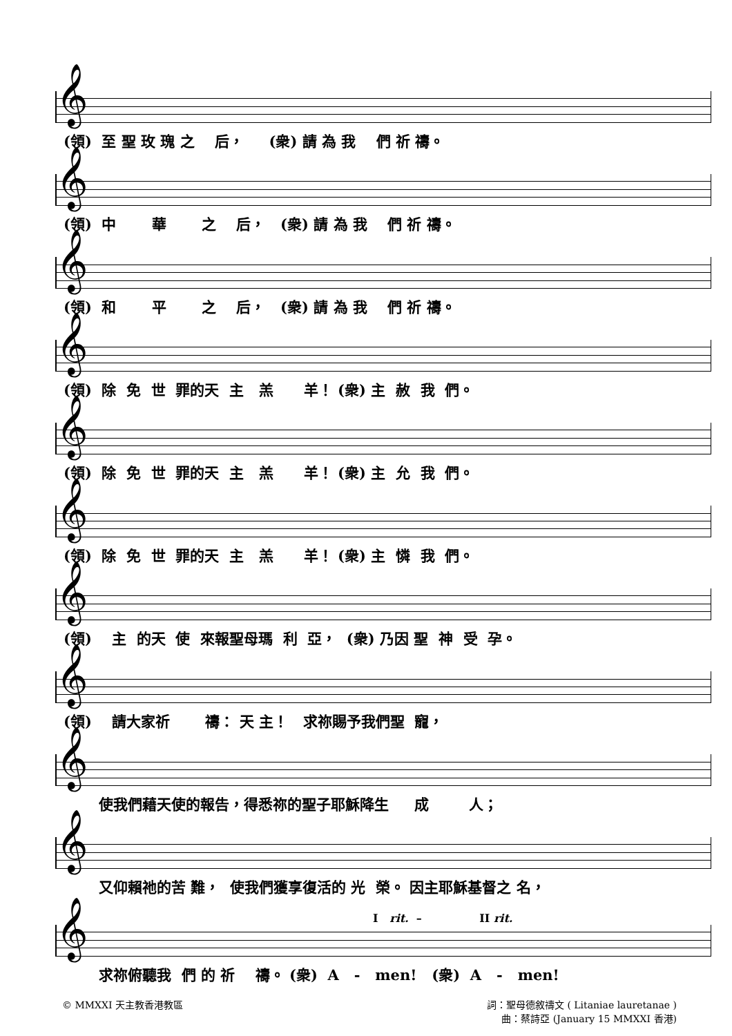𝄞
(領) 至 聖 玫 瑰 之 后， (衆) 請 為 我 們 祈 禱。
𝄞
(領) 中 華 之 后， (衆) 請 為 我 們 祈 禱。
𝄞
(領) 和 平 之 后， (衆) 請 為 我 們 祈 禱。
𝄞
(領) 除 免 世 罪的天 主 羔 羊！ (衆) 主 赦 我 們。
𝄞
(領) 除 免 世 罪的天 主 羔 羊！ (衆) 主 允 我 們。
𝄞
(領) 除 免 世 罪的天 主 羔 羊！ (衆) 主 憐 我 們。
𝄞
(領) 主 的天 使 來報聖母瑪 利 亞， (衆) 乃因 聖 神 受 孕。
𝄞
(領) 請大家祈 禱： 天 主！ 求祢賜予我們聖 寵，
𝄞
使我們藉天使的報告，得悉祢的聖子耶穌降生 成 人；
𝄞
又仰賴祂的苦 難， 使我們獲享復活的 光 榮。 因主耶穌基督之 名，
I rit. – II rit.
𝄞
求祢俯聽我 們 的 祈 禱。 (衆) A - men! (衆) A - men!
© MMXXI 天主教香港教區 詞：聖母德敘禱文 ( Litaniae lauretanae )
曲：蔡詩亞 (January 15 MMXXI 香港)